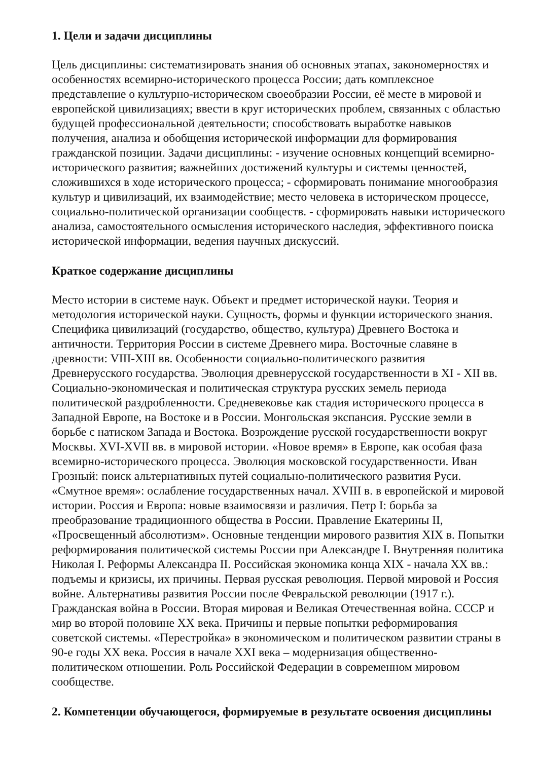1. Цели и задачи дисциплины
Цель дисциплины: систематизировать знания об основных этапах, закономерностях и особенностях всемирно-исторического процесса России; дать комплексное представление о культурно-историческом своеобразии России, её месте в мировой и европейской цивилизациях; ввести в круг исторических проблем, связанных с областью будущей профессиональной деятельности; способствовать выработке навыков получения, анализа и обобщения исторической информации для формирования гражданской позиции. Задачи дисциплины: - изучение основных концепций всемирно-исторического развития; важнейших достижений культуры и системы ценностей, сложившихся в ходе исторического процесса; - сформировать понимание многообразия культур и цивилизаций, их взаимодействие; место человека в историческом процессе, социально-политической организации сообществ. - сформировать навыки исторического анализа, самостоятельного осмысления исторического наследия, эффективного поиска исторической информации, ведения научных дискуссий.
Краткое содержание дисциплины
Место истории в системе наук. Объект и предмет исторической науки. Теория и методология исторической науки. Сущность, формы и функции исторического знания. Специфика цивилизаций (государство, общество, культура) Древнего Востока и античности. Территория России в системе Древнего мира. Восточные славяне в древности: VIII-XIII вв. Особенности социально-политического развития Древнерусского государства. Эволюция древнерусской государственности в XI - XII вв. Социально-экономическая и политическая структура русских земель периода политической раздробленности. Средневековье как стадия исторического процесса в Западной Европе, на Востоке и в России. Монгольская экспансия. Русские земли в борьбе с натиском Запада и Востока. Возрождение русской государственности вокруг Москвы. XVI-XVII вв. в мировой истории. «Новое время» в Европе, как особая фаза всемирно-исторического процесса. Эволюция московской государственности. Иван Грозный: поиск альтернативных путей социально-политического развития Руси. «Смутное время»: ослабление государственных начал. XVIII в. в европейской и мировой истории. Россия и Европа: новые взаимосвязи и различия. Петр I: борьба за преобразование традиционного общества в России. Правление Екатерины II, «Просвещенный абсолютизм». Основные тенденции мирового развития XIX в. Попытки реформирования политической системы России при Александре I. Внутренняя политика Николая I. Реформы Александра II. Российская экономика конца XIX - начала XX вв.: подъемы и кризисы, их причины. Первая русская революция. Первой мировой и Россия войне. Альтернативы развития России после Февральской революции (1917 г.). Гражданская война в России. Вторая мировая и Великая Отечественная война. СССР и мир во второй половине XX века. Причины и первые попытки реформирования советской системы. «Перестройка» в экономическом и политическом развитии страны в 90-е годы XX века. Россия в начале XXI века – модернизация общественно-политическом отношении. Роль Российской Федерации в современном мировом сообществе.
2. Компетенции обучающегося, формируемые в результате освоения дисциплины